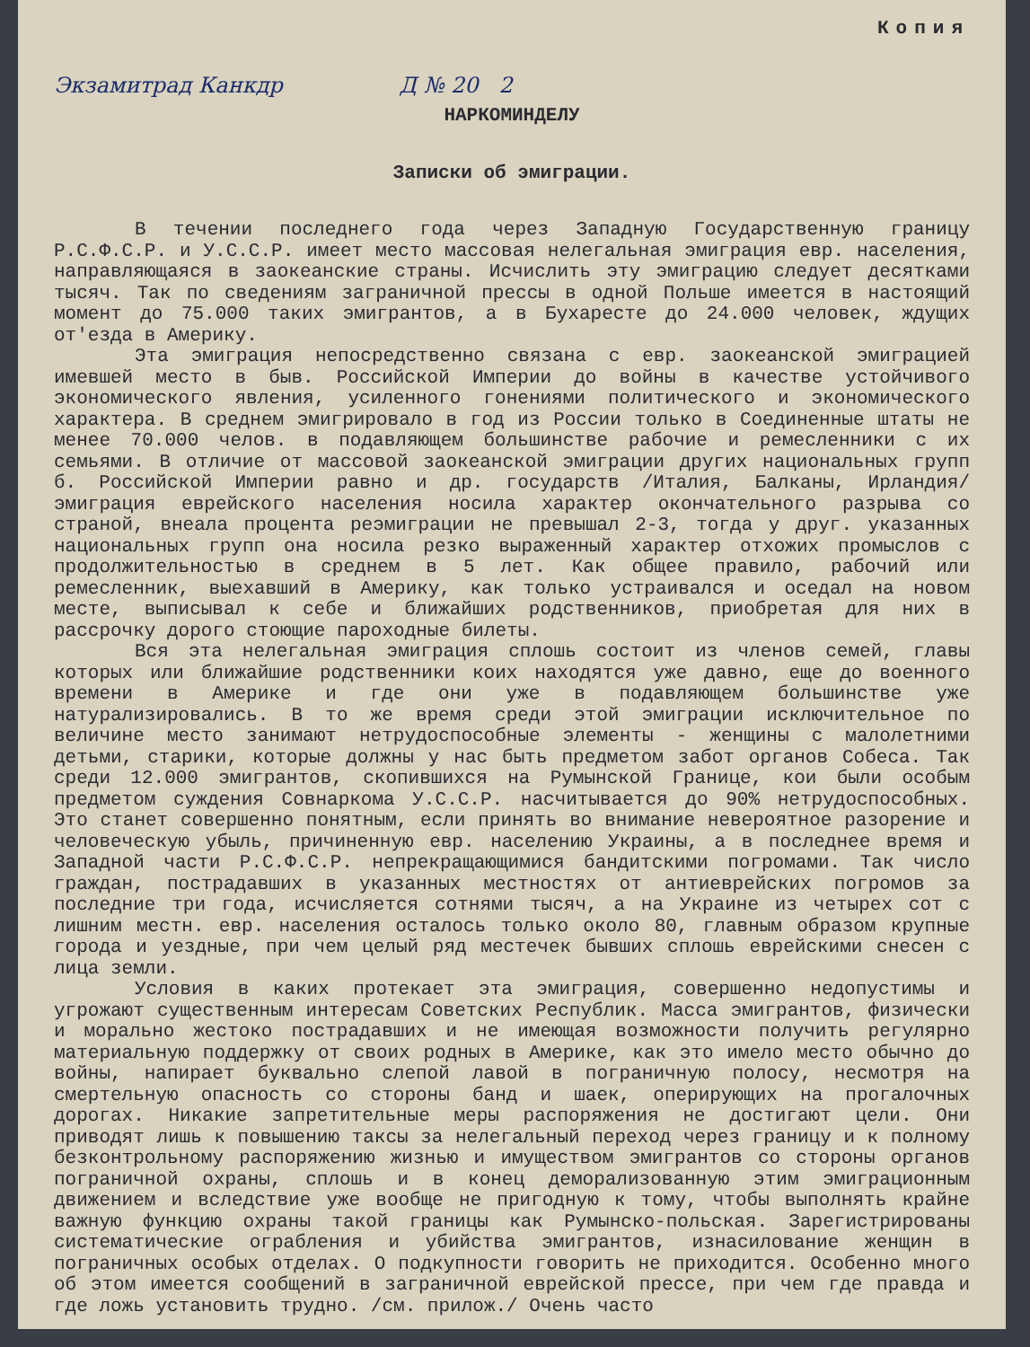Копия
Экзамитрад Канкдр Д № 20 2
НАРКОМИНДЕЛУ
Записки об эмиграции.
В течении последнего года через Западную Государственную границу Р.С.Ф.С.Р. и У.С.С.Р. имеет место массовая нелегальная эмиграция евр. населения, направляющаяся в заокеанские страны. Исчислить эту эмиграцию следует десятками тысяч. Так по сведениям заграничной прессы в одной Польше имеется в настоящий момент до 75.000 таких эмигрантов, а в Бухаресте до 24.000 человек, ждущих от'езда в Америку.
Эта эмиграция непосредственно связана с евр. заокеанской эмиграцией имевшей место в быв. Российской Империи до войны в качестве устойчивого экономического явления, усиленного гонениями политического и экономического характера. В среднем эмигрировало в год из России только в Соединенные штаты не менее 70.000 челов. в подавляющем большинстве рабочие и ремесленники с их семьями. В отличие от массовой заокеанской эмиграции других национальных групп б. Российской Империи равно и др. государств /Италия, Балканы, Ирландия/ эмиграция еврейского населения носила характер окончательного разрыва со страной, внеала процента реэмиграции не превышал 2-3, тогда у друг. указанных национальных групп она носила резко выраженный характер отхожих промыслов с продолжительностью в среднем в 5 лет. Как общее правило, рабочий или ремесленник, выехавший в Америку, как только устраивался и оседал на новом месте, выписывал к себе и ближайших родственников, приобретая для них в рассрочку дорого стоющие пароходные билеты.
Вся эта нелегальная эмиграция сплошь состоит из членов семей, главы которых или ближайшие родственники коих находятся уже давно, еще до военного времени в Америке и где они уже в подавляющем большинстве уже натурализировались. В то же время среди этой эмиграции исключительное по величине место занимают нетрудоспособные элементы - женщины с малолетними детьми, старики, которые должны у нас быть предметом забот органов Собеса. Так среди 12.000 эмигрантов, скопившихся на Румынской Границе, кои были особым предметом суждения Совнаркома У.С.С.Р. насчитывается до 90% нетрудоспособных. Это станет совершенно понятным, если принять во внимание невероятное разорение и человеческую убыль, причиненную евр. населению Украины, а в последнее время и Западной части Р.С.Ф.С.Р. непрекращающимися бандитскими погромами. Так число граждан, пострадавших в указанных местностях от антиеврейских погромов за последние три года, исчисляется сотнями тысяч, а на Украине из четырех сот с лишним местн. евр. населения осталось только около 80, главным образом крупные города и уездные, при чем целый ряд местечек бывших сплошь еврейскими снесен с лица земли.
Условия в каких протекает эта эмиграция, совершенно недопустимы и угрожают существенным интересам Советских Республик. Масса эмигрантов, физически и морально жестоко пострадавших и не имеющая возможности получить регулярно материальную поддержку от своих родных в Америке, как это имело место обычно до войны, напирает буквально слепой лавой в пограничную полосу, несмотря на смертельную опасность со стороны банд и шаек, оперирующих на прогалочных дорогах. Никакие запретительные меры распоряжения не достигают цели. Они приводят лишь к повышению таксы за нелегальный переход через границу и к полному безконтрольному распоряжению жизнью и имуществом эмигрантов со стороны органов пограничной охраны, сплошь и в конец деморализованную этим эмиграционным движением и вследствие уже вообще не пригодную к тому, чтобы выполнять крайне важную функцию охраны такой границы как Румынско-польская. Зарегистрированы систематические ограбления и убийства эмигрантов, изнасилование женщин в пограничных особых отделах. О подкупности говорить не приходится. Особенно много об этом имеется сообщений в заграничной еврейской прессе, при чем где правда и где ложь установить трудно. /см. прилож./ Очень часто